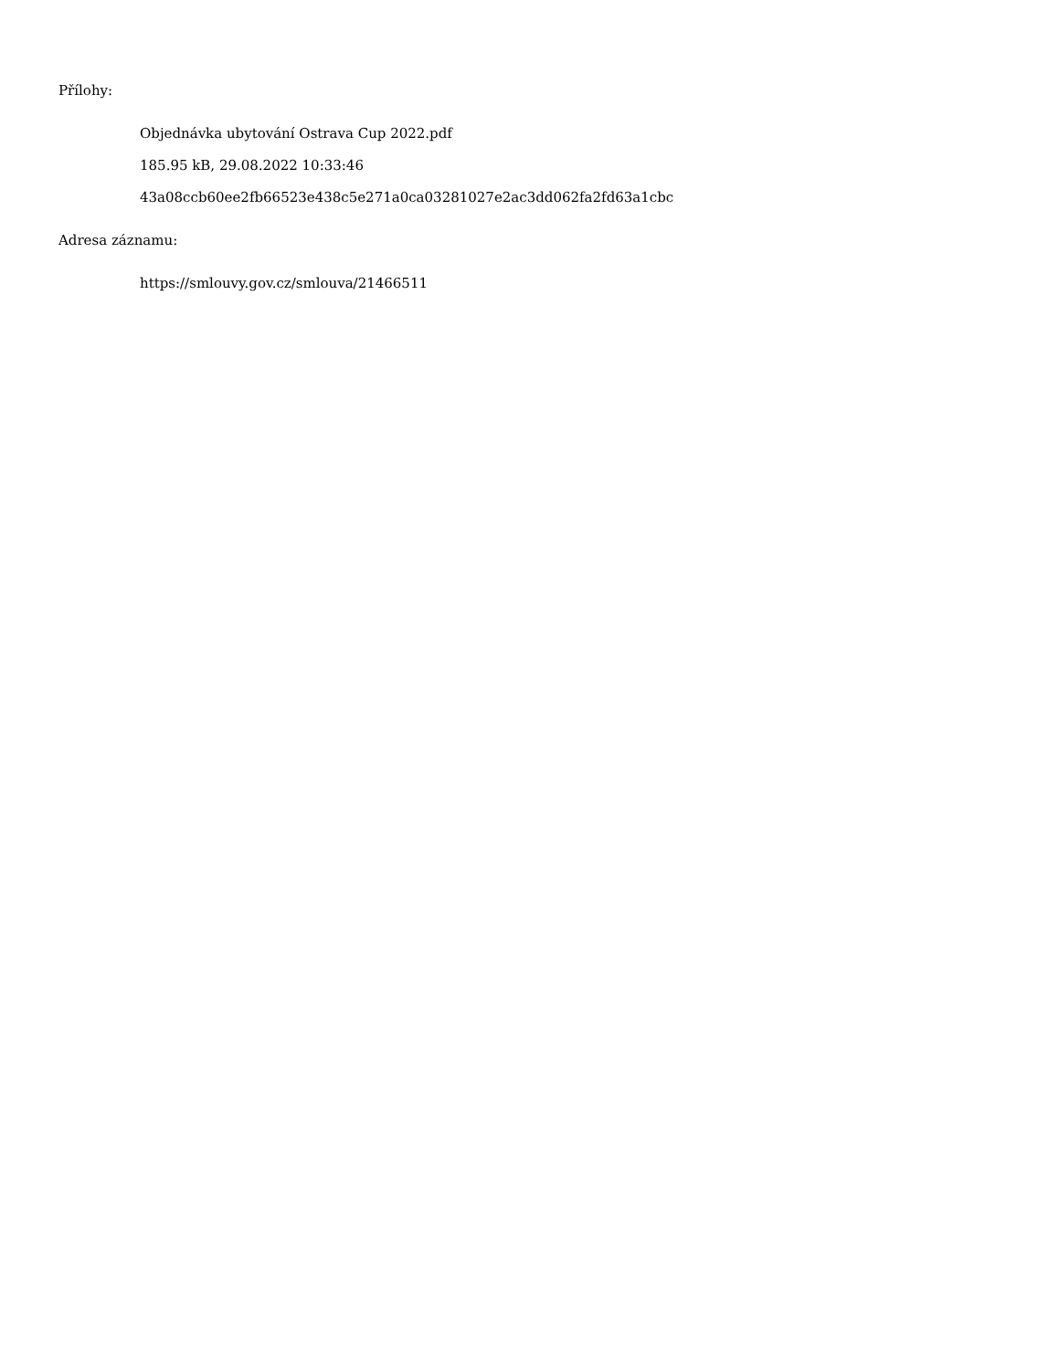Přílohy:
Objednávka ubytování Ostrava Cup 2022.pdf
185.95 kB, 29.08.2022 10:33:46
43a08ccb60ee2fb66523e438c5e271a0ca03281027e2ac3dd062fa2fd63a1cbc
Adresa záznamu:
https://smlouvy.gov.cz/smlouva/21466511